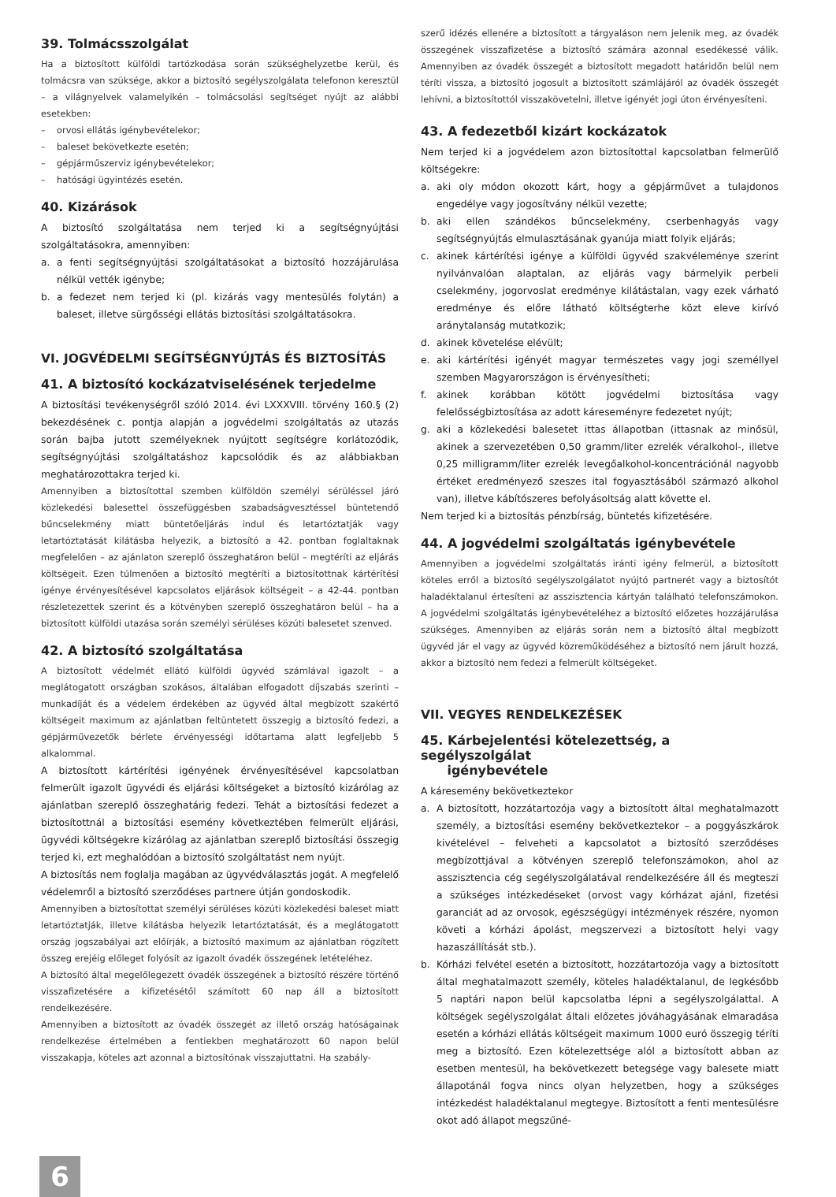39. Tolmácsszolgálat
Ha a biztosított külföldi tartózkodása során szükséghelyzetbe kerül, és tolmácsra van szüksége, akkor a biztosító segélyszolgálata telefonon keresztül – a világnyelvek valamelyikén – tolmácsolási segítséget nyújt az alábbi esetekben:
– orvosi ellátás igénybevételekor;
– baleset bekövetkezte esetén;
– gépjárműszerviz igénybevételekor;
– hatósági ügyintézés esetén.
40. Kizárások
A biztosító szolgáltatása nem terjed ki a segítségnyújtási szolgáltatásokra, amennyiben:
a. a fenti segítségnyújtási szolgáltatásokat a biztosító hozzájárulása nélkül vették igénybe;
b. a fedezet nem terjed ki (pl. kizárás vagy mentesülés folytán) a baleset, illetve sürgősségi ellátás biztosítási szolgáltatásokra.
VI. JOGVÉDELMI SEGÍTSÉGNYÚJTÁS ÉS BIZTOSÍTÁS
41. A biztosító kockázatviselésének terjedelme
A biztosítási tevékenységről szóló 2014. évi LXXXVIII. törvény 160.§ (2) bekezdésének c. pontja alapján a jogvédelmi szolgáltatás az utazás során bajba jutott személyeknek nyújtott segítségre korlátozódik, segítségnyújtási szolgáltatáshoz kapcsolódik és az alábbiakban meghatározottakra terjed ki.
Amennyiben a biztosítottal szemben külföldön személyi sérüléssel járó közlekedési balesettel összefüggésben szabadságvesztéssel büntetendő bűncselekmény miatt büntetőeljárás indul és letartóztatják vagy letartóztatását kilátásba helyezik, a biztosító a 42. pontban foglaltaknak megfelelően – az ajánlaton szereplő összeghatáron belül – megtéríti az eljárás költségeit. Ezen túlmenően a biztosító megtéríti a biztosítottnak kártérítési igénye érvényesítésével kapcsolatos eljárások költségeit – a 42-44. pontban részletezettek szerint és a kötvényben szereplő összeghatáron belül – ha a biztosított külföldi utazása során személyi sérüléses közúti balesetet szenved.
42. A biztosító szolgáltatása
A biztosított védelmét ellátó külföldi ügyvéd számlával igazolt – a meglátogatott országban szokásos, általában elfogadott díjszabás szerinti – munkadíját és a védelem érdekében az ügyvéd által megbízott szakértő költségeit maximum az ajánlatban feltüntetett összegig a biztosító fedezi, a gépjárművezetők bérlete érvényességi időtartama alatt legfeljebb 5 alkalommal.
A biztosított kártérítési igényének érvényesítésével kapcsolatban felmerült igazolt ügyvédi és eljárási költségeket a biztosító kizárólag az ajánlatban szereplő összeghatárig fedezi. Tehát a biztosítási fedezet a biztosítottnál a biztosítási esemény következtében felmerült eljárási, ügyvédi költségekre kizárólag az ajánlatban szereplő biztosítási összegig terjed ki, ezt meghalódóan a biztosító szolgáltatást nem nyújt.
A biztosítás nem foglalja magában az ügyvédválasztás jogát. A megfelelő védelemről a biztosító szerződéses partnere útján gondoskodik.
Amennyiben a biztosítottat személyi sérüléses közúti közlekedési baleset miatt letartóztatják, illetve kilátásba helyezik letartóztatását, és a meglátogatott ország jogszabályai azt előírják, a biztosító maximum az ajánlatban rögzített összeg erejéig előleget folyósít az igazolt óvadék összegének letételéhez.
A biztosító által megelőlegezett óvadék összegének a biztosító részére történő visszafizetésére a kifizetésétől számított 60 nap áll a biztosított rendelkezésére.
Amennyiben a biztosított az óvadék összegét az illető ország hatóságainak rendelkezése értelmében a fentiekben meghatározott 60 napon belül visszakapja, köteles azt azonnal a biztosítónak visszajuttatni. Ha szabály-
szerű idézés ellenére a biztosított a tárgyaláson nem jelenik meg, az óvadék összegének visszafizetése a biztosító számára azonnal esedékessé válik. Amennyiben az óvadék összegét a biztosított megadott határidőn belül nem téríti vissza, a biztosító jogosult a biztosított számlájáról az óvadék összegét lehívni, a biztosítottól visszakövetelni, illetve igényét jogi úton érvényesíteni.
43. A fedezetből kizárt kockázatok
Nem terjed ki a jogvédelem azon biztosítottal kapcsolatban felmerülő költségekre:
a. aki oly módon okozott kárt, hogy a gépjárművet a tulajdonos engedélye vagy jogosítvány nélkül vezette;
b. aki ellen szándékos bűncselekmény, cserbenhagyás vagy segítségnyújtás elmulasztásának gyanúja miatt folyik eljárás;
c. akinek kártérítési igénye a külföldi ügyvéd szakvéleménye szerint nyilvánvalóan alaptalan, az eljárás vagy bármelyik perbeli cselekmény, jogorvoslat eredménye kilátástalan, vagy ezek várható eredménye és előre látható költségterhe közt eleve kirívó aránytalanság mutatkozik;
d. akinek követelése elévült;
e. aki kártérítési igényét magyar természetes vagy jogi személlyel szemben Magyarországon is érvényesítheti;
f. akinek korábban kötött jogvédelmi biztosítása vagy felelősségbiztosítása az adott káreseményre fedezetet nyújt;
g. aki a közlekedési balesetet ittas állapotban (ittasnak az minősül, akinek a szervezetében 0,50 gramm/liter ezrelék véralkohol-, illetve 0,25 milligramm/liter ezrelék levegőalkohol-koncentrációnál nagyobb értéket eredményező szeszes ital fogyasztásából származó alkohol van), illetve kábítószeres befolyásoltság alatt követte el.
Nem terjed ki a biztosítás pénzbírság, büntetés kifizetésére.
44. A jogvédelmi szolgáltatás igénybevétele
Amennyiben a jogvédelmi szolgáltatás iránti igény felmerül, a biztosított köteles erről a biztosító segélyszolgálatot nyújtó partnerét vagy a biztosítót haladéktalanul értesíteni az asszisztencia kártyán található telefonszámokon. A jogvédelmi szolgáltatás igénybevételéhez a biztosító előzetes hozzájárulása szükséges. Amennyiben az eljárás során nem a biztosító által megbízott ügyvéd jár el vagy az ügyvéd közreműködéséhez a biztosító nem járult hozzá, akkor a biztosító nem fedezi a felmerült költségeket.
VII. VEGYES RENDELKEZÉSEK
45. Kárbejelentési kötelezettség, a segélyszolgálat
igénybevétele
A káresemény bekövetkeztekor
a. A biztosított, hozzátartozója vagy a biztosított által meghatalmazott személy, a biztosítási esemény bekövetkeztekor – a poggyászkárok kivételével – felveheti a kapcsolatot a biztosító szerződéses megbízottjával a kötvényen szereplő telefonszámokon, ahol az asszisztencia cég segélyszolgálatával rendelkezésére áll és megteszi a szükséges intézkedéseket (orvost vagy kórházat ajánl, fizetési garanciát ad az orvosok, egészségügyi intézmények részére, nyomon követi a kórházi ápolást, megszervezi a biztosított helyi vagy hazaszállítását stb.).
b. Kórházi felvétel esetén a biztosított, hozzátartozója vagy a biztosított által meghatalmazott személy, köteles haladéktalanul, de legkésőbb 5 naptári napon belül kapcsolatba lépni a segélyszolgálattal. A költségek segélyszolgálat általi előzetes jóváhagyásának elmaradása esetén a kórházi ellátás költségeit maximum 1000 euró összegig téríti meg a biztosító. Ezen kötelezettsége alól a biztosított abban az esetben mentesül, ha bekövetkezett betegsége vagy balesete miatt állapotánál fogva nincs olyan helyzetben, hogy a szükséges intézkedést haladéktalanul megtegye. Biztosított a fenti mentesülésre okot adó állapot megszűné-
6